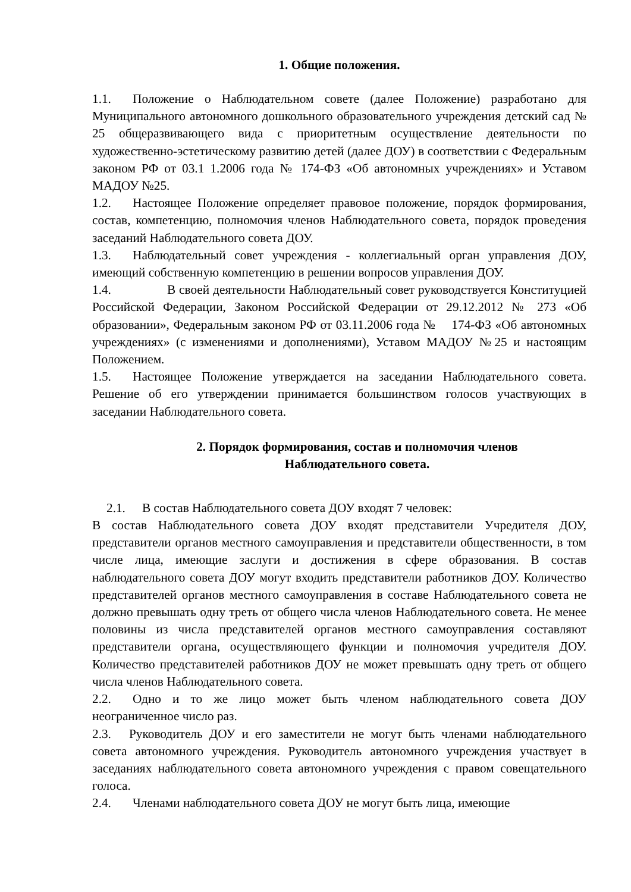1. Общие положения.
1.1. Положение о Наблюдательном совете (далее Положение) разработано для Муниципального автономного дошкольного образовательного учреждения детский сад № 25 общеразвивающего вида с приоритетным осуществление деятельности по художественно-эстетическому развитию детей (далее ДОУ) в соответствии с Федеральным законом РФ от 03.1 1.2006 года № 174-ФЗ «Об автономных учреждениях» и Уставом МАДОУ №25.
1.2. Настоящее Положение определяет правовое положение, порядок формирования, состав, компетенцию, полномочия членов Наблюдательного совета, порядок проведения заседаний Наблюдательного совета ДОУ.
1.3. Наблюдательный совет учреждения - коллегиальный орган управления ДОУ, имеющий собственную компетенцию в решении вопросов управления ДОУ.
1.4. В своей деятельности Наблюдательный совет руководствуется Конституцией Российской Федерации, Законом Российской Федерации от 29.12.2012 № 273 «Об образовании», Федеральным законом РФ от 03.11.2006 года № 174-ФЗ «Об автономных учреждениях» (с изменениями и дополнениями), Уставом МАДОУ №25 и настоящим Положением.
1.5. Настоящее Положение утверждается на заседании Наблюдательного совета. Решение об его утверждении принимается большинством голосов участвующих в заседании Наблюдательного совета.
2. Порядок формирования, состав и полномочия членов
Наблюдательного совета.
2.1. В состав Наблюдательного совета ДОУ входят 7 человек:
В состав Наблюдательного совета ДОУ входят представители Учредителя ДОУ, представители органов местного самоуправления и представители общественности, в том числе лица, имеющие заслуги и достижения в сфере образования. В состав наблюдательного совета ДОУ могут входить представители работников ДОУ. Количество представителей органов местного самоуправления в составе Наблюдательного совета не должно превышать одну треть от общего числа членов Наблюдательного совета. Не менее половины из числа представителей органов местного самоуправления составляют представители органа, осуществляющего функции и полномочия учредителя ДОУ. Количество представителей работников ДОУ не может превышать одну треть от общего числа членов Наблюдательного совета.
2.2. Одно и то же лицо может быть членом наблюдательного совета ДОУ неограниченное число раз.
2.3. Руководитель ДОУ и его заместители не могут быть членами наблюдательного совета автономного учреждения. Руководитель автономного учреждения участвует в заседаниях наблюдательного совета автономного учреждения с правом совещательного голоса.
2.4. Членами наблюдательного совета ДОУ не могут быть лица, имеющие